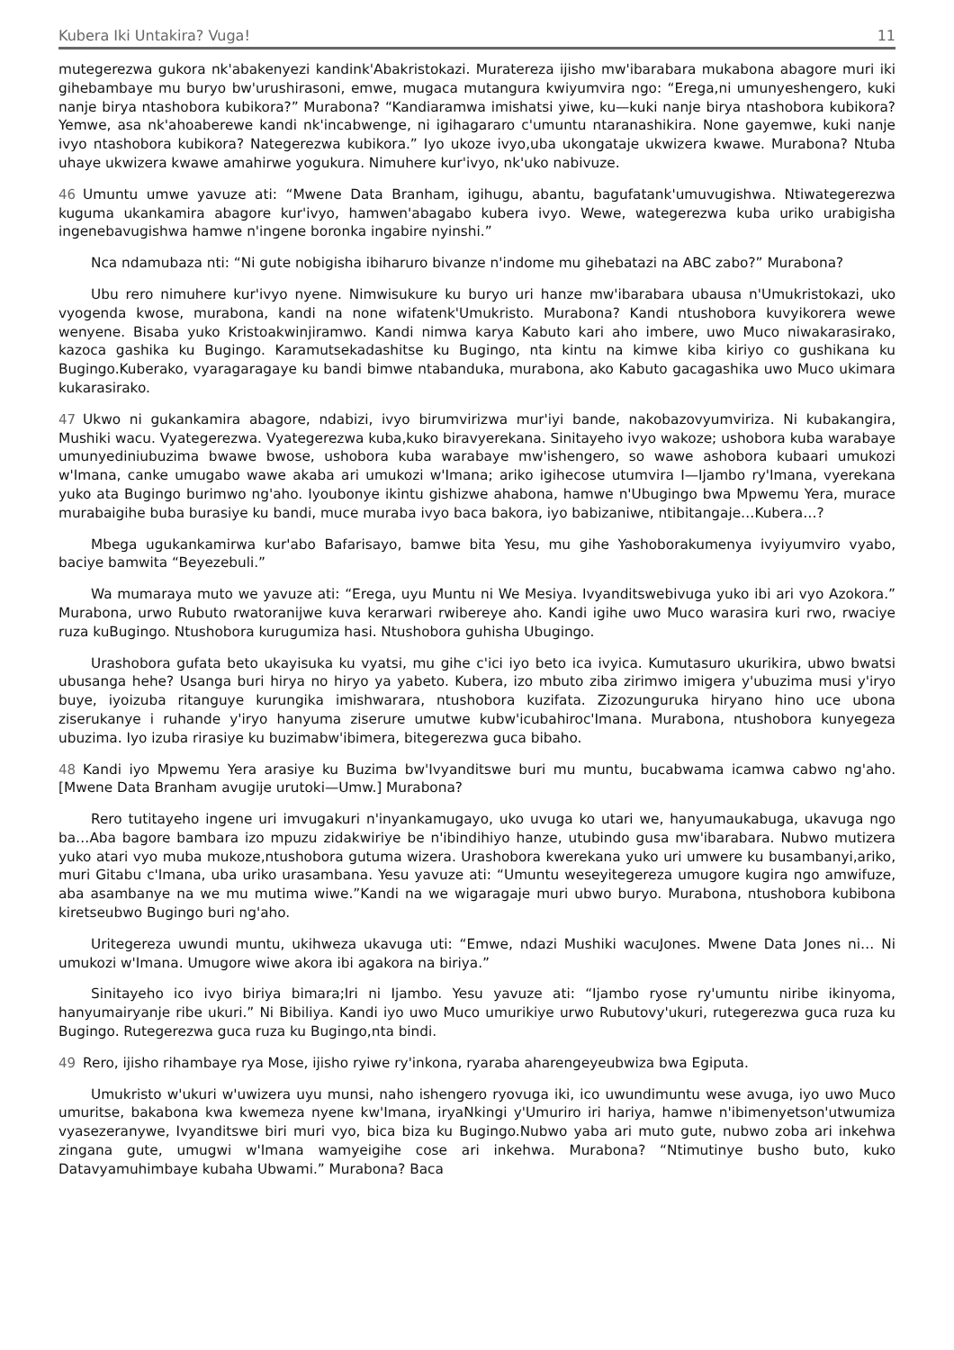Kubera Iki Untakira? Vuga! 11
mutegerezwa gukora nk'abakenyezi kandink'Abakristokazi. Muratereza ijisho mw'ibarabara mukabona abagore muri iki gihebambaye mu buryo bw'urushirasoni, emwe, mugaca mutangura kwiyumvira ngo: “Erega,ni umunyeshengero, kuki nanje birya ntashobora kubikora?” Murabona? “Kandiaramwa imishatsi yiwe, ku—kuki nanje birya ntashobora kubikora? Yemwe, asa nk'ahoaberewe kandi nk'incabwenge, ni igihagararo c'umuntu ntaranashikira. None gayemwe, kuki nanje ivyo ntashobora kubikora? Nategerezwa kubikora.” Iyo ukoze ivyo,uba ukongataje ukwizera kwawe. Murabona? Ntuba uhaye ukwizera kwawe amahirwe yogukura. Nimuhere kur'ivyo, nk'uko nabivuze.
46 Umuntu umwe yavuze ati: “Mwene Data Branham, igihugu, abantu, bagufatank'umuvugishwa. Ntiwategerezwa kuguma ukankamira abagore kur'ivyo, hamwen'abagabo kubera ivyo. Wewe, wategerezwa kuba uriko urabigisha ingenebavugishwa hamwe n'ingene boronka ingabire nyinshi.”
Nca ndamubaza nti: “Ni gute nobigisha ibiharuro bivanze n'indome mu gihebatazi na ABC zabo?” Murabona?
Ubu rero nimuhere kur'ivyo nyene. Nimwisukure ku buryo uri hanze mw'ibarabara ubausa n'Umukristokazi, uko vyogenda kwose, murabona, kandi na none wifatenk'Umukristo. Murabona? Kandi ntushobora kuvyikorera wewe wenyene. Bisaba yuko Kristoakwinjiramwo. Kandi nimwa karya Kabuto kari aho imbere, uwo Muco niwakarasirako, kazoca gashika ku Bugingo. Karamutsekadashitse ku Bugingo, nta kintu na kimwe kiba kiriyo co gushikana ku Bugingo.Kuberako, vyaragaragaye ku bandi bimwe ntabanduka, murabona, ako Kabuto gacagashika uwo Muco ukimara kukarasirako.
47 Ukwo ni gukankamira abagore, ndabizi, ivyo birumvirizwa mur'iyi bande, nakobazovyumviriza. Ni kubakangira, Mushiki wacu. Vyategerezwa. Vyategerezwa kuba,kuko biravyerekana. Sinitayeho ivyo wakoze; ushobora kuba warabaye umunyediniubuzima bwawe bwose, ushobora kuba warabaye mw'ishengero, so wawe ashobora kubaari umukozi w'Imana, canke umugabo wawe akaba ari umukozi w'Imana; ariko igihecose utumvira I—Ijambo ry'Imana, vyerekana yuko ata Bugingo burimwo ng'aho. Iyoubonye ikintu gishizwe ahabona, hamwe n'Ubugingo bwa Mpwemu Yera, murace murabaigihe buba burasiye ku bandi, muce muraba ivyo baca bakora, iyo babizaniwe, ntibitangaje…Kubera…?
Mbega ugukankamirwa kur'abo Bafarisayo, bamwe bita Yesu, mu gihe Yashoborakumenya ivyiyumviro vyabo, baciye bamwita “Beyezebuli.”
Wa mumaraya muto we yavuze ati: “Erega, uyu Muntu ni We Mesiya. Ivyanditswebivuga yuko ibi ari vyo Azokora.” Murabona, urwo Rubuto rwatoranijwe kuva kerarwari rwibereye aho. Kandi igihe uwo Muco warasira kuri rwo, rwaciye ruza kuBugingo. Ntushobora kurugumiza hasi. Ntushobora guhisha Ubugingo.
Urashobora gufata beto ukayisuka ku vyatsi, mu gihe c'ici iyo beto ica ivyica. Kumutasuro ukurikira, ubwo bwatsi ubusanga hehe? Usanga buri hirya no hiryo ya yabeto. Kubera, izo mbuto ziba zirimwo imigera y'ubuzima musi y'iryo buye, iyoizuba ritanguye kurungika imishwarara, ntushobora kuzifata. Zizozunguruka hiryano hino uce ubona ziserukanye i ruhande y'iryo hanyuma ziserure umutwe kubw'icubahiroc'Imana. Murabona, ntushobora kunyegeza ubuzima. Iyo izuba rirasiye ku buzimabw'ibimera, bitegerezwa guca bibaho.
48 Kandi iyo Mpwemu Yera arasiye ku Buzima bw'Ivyanditswe buri mu muntu, bucabwama icamwa cabwo ng'aho. [Mwene Data Branham avugije urutoki—Umw.] Murabona?
Rero tutitayeho ingene uri imvugakuri n'inyankamugayo, uko uvuga ko utari we, hanyumaukabuga, ukavuga ngo ba…Aba bagore bambara izo mpuzu zidakwiriye be n'ibindihiyo hanze, utubindo gusa mw'ibarabara. Nubwo mutizera yuko atari vyo muba mukoze,ntushobora gutuma wizera. Urashobora kwerekana yuko uri umwere ku busambanyi,ariko, muri Gitabu c'Imana, uba uriko urasambana. Yesu yavuze ati: “Umuntu weseyitegereza umugore kugira ngo amwifuze, aba asambanye na we mu mutima wiwe.”Kandi na we wigaragaje muri ubwo buryo. Murabona, ntushobora kubibona kiretseubwo Bugingo buri ng'aho.
Uritegereza uwundi muntu, ukihweza ukavuga uti: “Emwe, ndazi Mushiki wacuJones. Mwene Data Jones ni… Ni umukozi w'Imana. Umugore wiwe akora ibi agakora na biriya.”
Sinitayeho ico ivyo biriya bimara;Iri ni Ijambo. Yesu yavuze ati: “Ijambo ryose ry'umuntu niribe ikinyoma, hanyumairyanje ribe ukuri.” Ni Bibiliya. Kandi iyo uwo Muco umurikiye urwo Rubutovy'ukuri, rutegerezwa guca ruza ku Bugingo. Rutegerezwa guca ruza ku Bugingo,nta bindi.
49 Rero, ijisho rihambaye rya Mose, ijisho ryiwe ry'inkona, ryaraba aharengeyeubwiza bwa Egiputa.
Umukristo w'ukuri w'uwizera uyu munsi, naho ishengero ryovuga iki, ico uwundimuntu wese avuga, iyo uwo Muco umuritse, bakabona kwa kwemeza nyene kw'Imana, iryaNkingi y'Umuriro iri hariya, hamwe n'ibimenyetson'utwumiza vyasezeranywe, Ivyanditswe biri muri vyo, bica biza ku Bugingo.Nubwo yaba ari muto gute, nubwo zoba ari inkehwa zingana gute, umugwi w'Imana wamyeigihe cose ari inkehwa. Murabona? “Ntimutinye busho buto, kuko Datavyamuhimbaye kubaha Ubwami.” Murabona? Baca